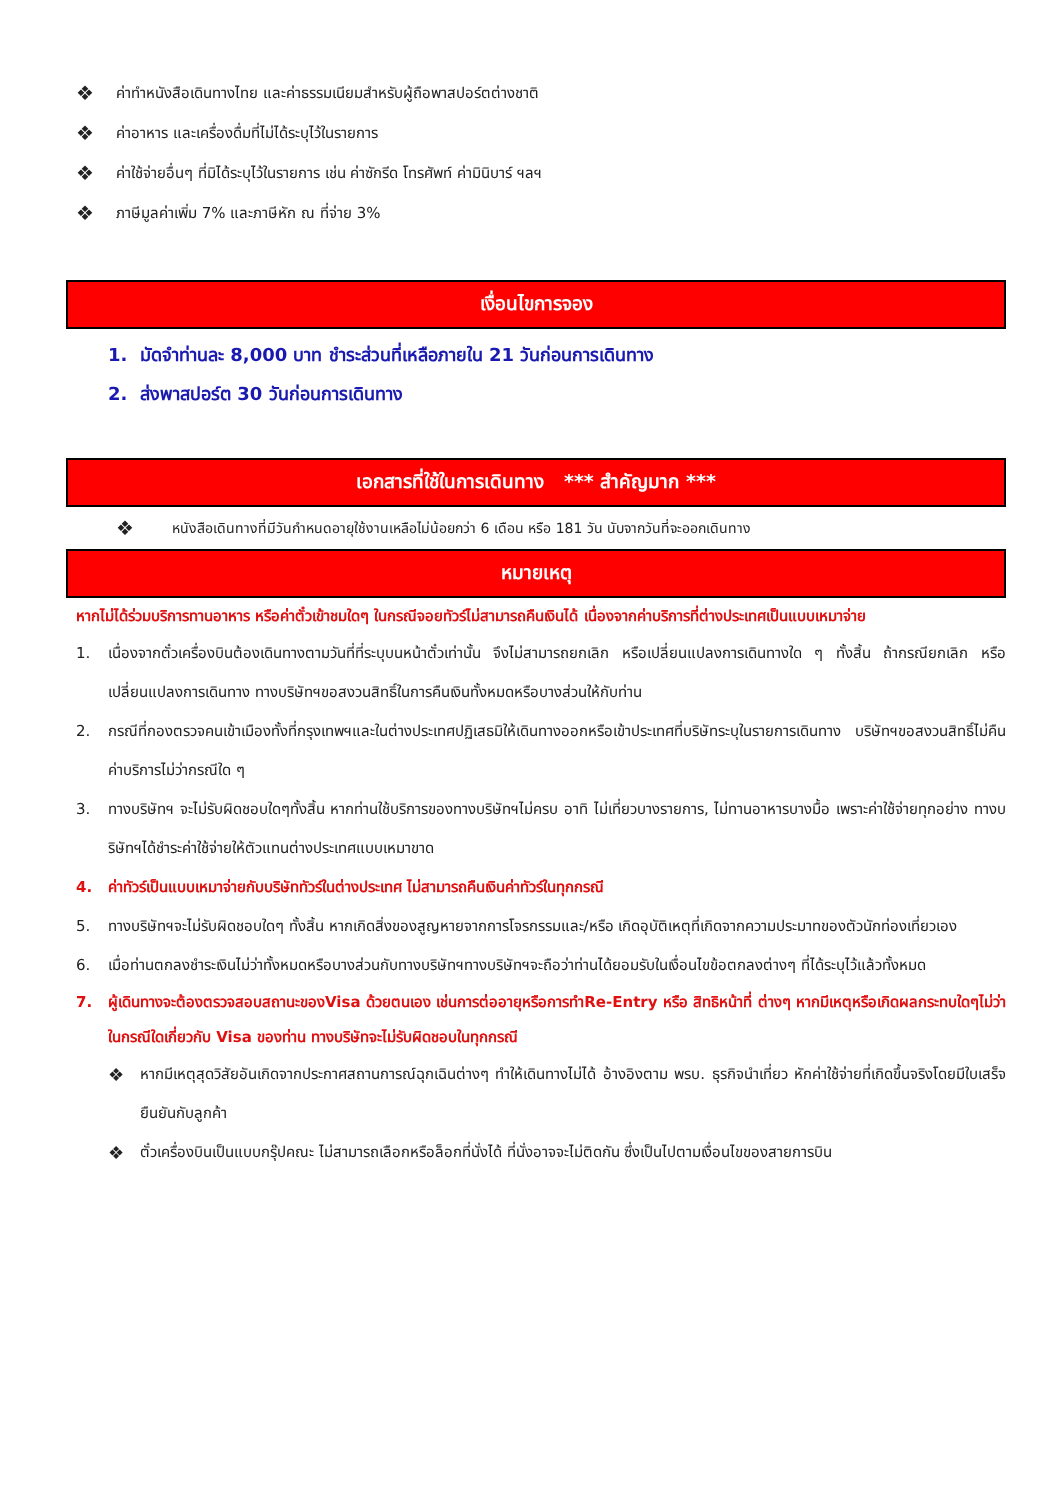❖ ค่าทำหนังสือเดินทางไทย และค่าธรรมเนียมสำหรับผู้ถือพาสปอร์ตต่างชาติ
❖ ค่าอาหาร และเครื่องดื่มที่ไม่ได้ระบุไว้ในรายการ
❖ ค่าใช้จ่ายอื่นๆ ที่มิได้ระบุไว้ในรายการ เช่น ค่าซักรีด โทรศัพท์ ค่ามินิบาร์ ฯลฯ
❖ ภาษีมูลค่าเพิ่ม 7% และภาษีหัก ณ ที่จ่าย 3%
เงื่อนไขการจอง
1. มัดจำท่านละ 8,000 บาท ชำระส่วนที่เหลือภายใน 21 วันก่อนการเดินทาง
2. ส่งพาสปอร์ต 30 วันก่อนการเดินทาง
เอกสารที่ใช้ในการเดินทาง *** สำคัญมาก ***
❖ หนังสือเดินทางที่มีวันกำหนดอายุใช้งานเหลือไม่น้อยกว่า 6 เดือน หรือ 181 วัน นับจากวันที่จะออกเดินทาง
หมายเหตุ
หากไม่ได้ร่วมบริการทานอาหาร หรือค่าตั๋วเข้าชมใดๆ ในกรณีจอยทัวร์ไม่สามารถคืนเงินได้ เนื่องจากค่าบริการที่ต่างประเทศเป็นแบบเหมาจ่าย
1. เนื่องจากตั๋วเครื่องบินต้องเดินทางตามวันที่ที่ระบุบนหน้าตั๋วเท่านั้น จึงไม่สามารถยกเลิก หรือเปลี่ยนแปลงการเดินทางใด ๆ ทั้งสิ้น ถ้ากรณียกเลิก หรือเปลี่ยนแปลงการเดินทาง ทางบริษัทฯขอสงวนสิทธิ์ในการคืนเงินทั้งหมดหรือบางส่วนให้กับท่าน
2. กรณีที่กองตรวจคนเข้าเมืองทั้งที่กรุงเทพฯและในต่างประเทศปฏิเสธมิให้เดินทางออกหรือเข้าประเทศที่บริษัทระบุในรายการเดินทาง บริษัทฯขอสงวนสิทธิ์ไม่คืนค่าบริการไม่ว่ากรณีใด ๆ
3. ทางบริษัทฯ จะไม่รับผิดชอบใดๆทั้งสิ้น หากท่านใช้บริการของทางบริษัทฯไม่ครบ อาทิ ไม่เที่ยวบางรายการ, ไม่ทานอาหารบางมื้อ เพราะค่าใช้จ่ายทุกอย่าง ทางบริษัทฯได้ชำระค่าใช้จ่ายให้ตัวแทนต่างประเทศแบบเหมาขาด
4. ค่าทัวร์เป็นแบบเหมาจ่ายกับบริษัททัวร์ในต่างประเทศ ไม่สามารถคืนเงินค่าทัวร์ในทุกกรณี
5. ทางบริษัทฯจะไม่รับผิดชอบใดๆ ทั้งสิ้น หากเกิดสิ่งของสูญหายจากการโจรกรรมและ/หรือ เกิดอุบัติเหตุที่เกิดจากความประมาทของตัวนักท่องเที่ยวเอง
6. เมื่อท่านตกลงชำระเงินไม่ว่าทั้งหมดหรือบางส่วนกับทางบริษัทฯทางบริษัทฯจะถือว่าท่านได้ยอมรับในเงื่อนไขข้อตกลงต่างๆ ที่ได้ระบุไว้แล้วทั้งหมด
7. ผู้เดินทางจะต้องตรวจสอบสถานะของVisa ด้วยตนเอง เช่นการต่ออายุหรือการทำRe-Entry หรือ สิทธิหน้าที่ ต่างๆ หากมีเหตุหรือเกิดผลกระทบใดๆไม่ว่าในกรณีใดเกี่ยวกับ Visa ของท่าน ทางบริษัทจะไม่รับผิดชอบในทุกกรณี
❖ หากมีเหตุสุดวิสัยอันเกิดจากประกาศสถานการณ์ฉุกเฉินต่างๆ ทำให้เดินทางไม่ได้ อ้างอิงตาม พรบ. ธุรกิจนำเที่ยว หักค่าใช้จ่ายที่เกิดขึ้นจริงโดยมีใบเสร็จยืนยันกับลูกค้า
❖ ตั๋วเครื่องบินเป็นแบบกรุ๊ปคณะ ไม่สามารถเลือกหรือล็อกที่นั่งได้ ที่นั่งอาจจะไม่ติดกัน ซึ่งเป็นไปตามเงื่อนไขของสายการบิน